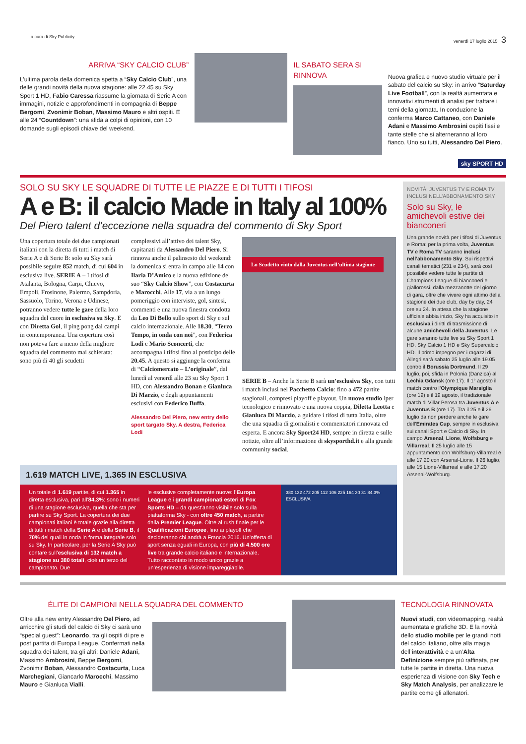a cura di Sky Publicity venerdì 17 luglio 2015 3
ARRIVA “SKY CALCIO CLUB”
L’ultima parola della domenica spetta a “Sky Calcio Club”, una delle grandi novità della nuova stagione: alle 22.45 su Sky Sport 1 HD, Fabio Caressa riassume la giornata di Serie A con immagini, notizie e approfondimenti in compagnia di Beppe Bergomi, Zvonimir Boban, Massimo Mauro e altri ospiti. E alle 24 “Countdown”: una sfida a colpi di opinioni, con 10 domande sugli episodi chiave del weekend.
IL SABATO SERA SI RINNOVA
Nuova grafica e nuovo studio virtuale per il sabato del calcio su Sky: in arrivo “Saturday Live Football”, con la realtà aumentata e innovativi strumenti di analisi per trattare i temi della giornata. In conduzione la conferma Marco Cattaneo, con Daniele Adani e Massimo Ambrosini ospiti fissi e tante stelle che si alterneranno al loro fianco. Uno su tutti, Alessandro Del Piero.
sky SPORT HD
SOLO SU SKY LE SQUADRE DI TUTTE LE PIAZZE E DI TUTTI I TIFOSI
A e B: il calcio Made in Italy al 100%
Del Piero talent d’eccezione nella squadra del commento di Sky Sport
Una copertura totale dei due campionati italiani con la diretta di tutti i match di Serie A e di Serie B: solo su Sky sarà possibile seguire 852 match, di cui 604 in esclusiva live. SERIE A – I tifosi di Atalanta, Bologna, Carpi, Chievo, Empoli, Frosinone, Palermo, Sampdoria, Sassuolo, Torino, Verona e Udinese, potranno vedere tutte le gare della loro squadra del cuore in esclusiva su Sky. E con Diretta Gol, il ping pong dai campi in contemporanea. Una copertura così non poteva fare a meno della migliore squadra del commento mai schierata: sono più di 40 gli scudetti
complessivi all’attivo dei talent Sky, capitanati da Alessandro Del Piero. Si rinnova anche il palinsesto del weekend: la domenica si entra in campo alle 14 con Ilaria D’Amico e la nuova edizione del suo “Sky Calcio Show”, con Costacurta e Marocchi. Alle 17, via a un lungo pomeriggio con interviste, gol, sintesi, commenti e una nuova finestra condotta da Leo Di Bello sullo sport di Sky e sul calcio internazionale. Alle 18.30, “Terzo Tempo, in onda con noi”, con Federica Lodi e Mario Sconcerti, che accompagna i tifosi fino al posticipo delle 20.45. A questo si aggiunge la conferma di “Calciomercato – L’originale”, dal lunedì al venerdì alle 23 su Sky Sport 1 HD, con Alessandro Bonan e Gianluca Di Marzio, e degli appuntamenti esclusivi con Federico Buffa.
Alessandro Del Piero, new entry dello sport targato Sky. A destra, Federica Lodi
Lo Scudetto vinto dalla Juventus nell’ultima stagione
SERIE B – Anche la Serie B sarà un’esclusiva Sky, con tutti i match inclusi nel Pacchetto Calcio: fino a 472 partite stagionali, compresi playoff e playout. Un nuovo studio iper tecnologico e rinnovato e una nuova coppia, Diletta Leotta e Gianluca Di Marzio, a guidare i tifosi di tutta Italia, oltre che una squadra di giornalisti e commentatori rinnovata ed esperta. E ancora Sky Sport24 HD, sempre in diretta e sulle notizie, oltre all’informazione di skysporthd.it e alla grande community social.
1.619 MATCH LIVE, 1.365 IN ESCLUSIVA
Un totale di 1.619 partite, di cui 1.365 in diretta esclusiva, pari all’84,3%: sono i numeri di una stagione esclusiva, quella che sta per partire su Sky Sport. La copertura dei due campionati italiani è totale grazie alla diretta di tutti i match della Serie A e della Serie B, il 70% dei quali in onda in forma integrale solo su Sky. In particolare, per la Serie A Sky può contare sull’esclusiva di 132 match a stagione su 380 totali, cioè un terzo del campionato. Due
le esclusive completamente nuove: l’Europa League e i grandi campionati esteri di Fox Sports HD – da quest’anno visibile solo sulla piattaforma Sky - con oltre 450 match, a partire dalla Premier League. Oltre al rush finale per le Qualificazioni Europee, fino ai playoff che decideranno chi andrà a Francia 2016. Un’offerta di sport senza eguali in Europa, con più di 4.500 ore live tra grande calcio italiano e internazionale. Tutto raccontato in modo unico grazie a un’esperienza di visione impareggiabile.
380 132 472 205 112 106 225 164 30 31 84.3% ESCLUSIVA
NOVITÀ: JUVENTUS TV E ROMA TV INCLUSI NELL’ABBONAMENTO SKY
Solo su Sky, le amichevoli estive dei bianconeri
Una grande novità per i tifosi di Juventus e Roma: per la prima volta, Juventus TV e Roma TV saranno inclusi nell’abbonamento Sky. Sui rispettivi canali tematici (231 e 234), sarà così possibile vedere tutte le partite di Champions League di bianconeri e giallorossi, dalla mezzanotte del giorno di gara, oltre che vivere ogni attimo della stagione dei due club, day by day, 24 ore su 24. In attesa che la stagione ufficiale abbia inizio, Sky ha acquisito in esclusiva i diritti di trasmissione di alcune amichevoli della Juventus. Le gare saranno tutte live su Sky Sport 1 HD, Sky Calcio 1 HD e Sky Supercalcio HD. Il primo impegno per i ragazzi di Allegri sarà sabato 25 luglio alle 19.05 contro il Borussia Dortmund. Il 29 luglio, poi, sfida in Polonia (Danzica) al Lechia Gdansk (ore 17). Il 1° agosto il match contro l’Olympique Marsiglia (ore 19) e il 19 agosto, il tradizionale match di Villar Perosa tra Juventus A e Juventus B (ore 17). Tra il 25 e il 26 luglio da non perdere anche le gare dell’Emirates Cup, sempre in esclusiva sui canali Sport e Calcio di Sky. In campo Arsenal, Lione, Wolfsburg e Villarreal. Il 25 luglio alle 15 appuntamento con Wolfsburg-Villarreal e alle 17.20 con Arsenal-Lione. Il 26 luglio, alle 15 Lione-Villarreal e alle 17.20 Arsenal-Wolfsburg.
ÉLITE DI CAMPIONI NELLA SQUADRA DEL COMMENTO
Oltre alla new entry Alessandro Del Piero, ad arricchire gli studi del calcio di Sky ci sarà uno “special guest”: Leonardo, tra gli ospiti di pre e post partita di Europa League. Confermati nella squadra dei talent, tra gli altri: Daniele Adani, Massimo Ambrosini, Beppe Bergomi, Zvonimir Boban, Alessandro Costacurta, Luca Marchegiani, Giancarlo Marocchi, Massimo Mauro e Gianluca Vialli.
TECNOLOGIA RINNOVATA
Nuovi studi, con videomapping, realtà aumentata e grafiche 3D. E la novità dello studio mobile per le grandi notti del calcio italiano, oltre alla magia dell’interattività e a un’Alta Definizione sempre più raffinata, per tutte le partite in diretta. Una nuova esperienza di visione con Sky Tech e Sky Match Analysis, per analizzare le partite come gli allenatori.